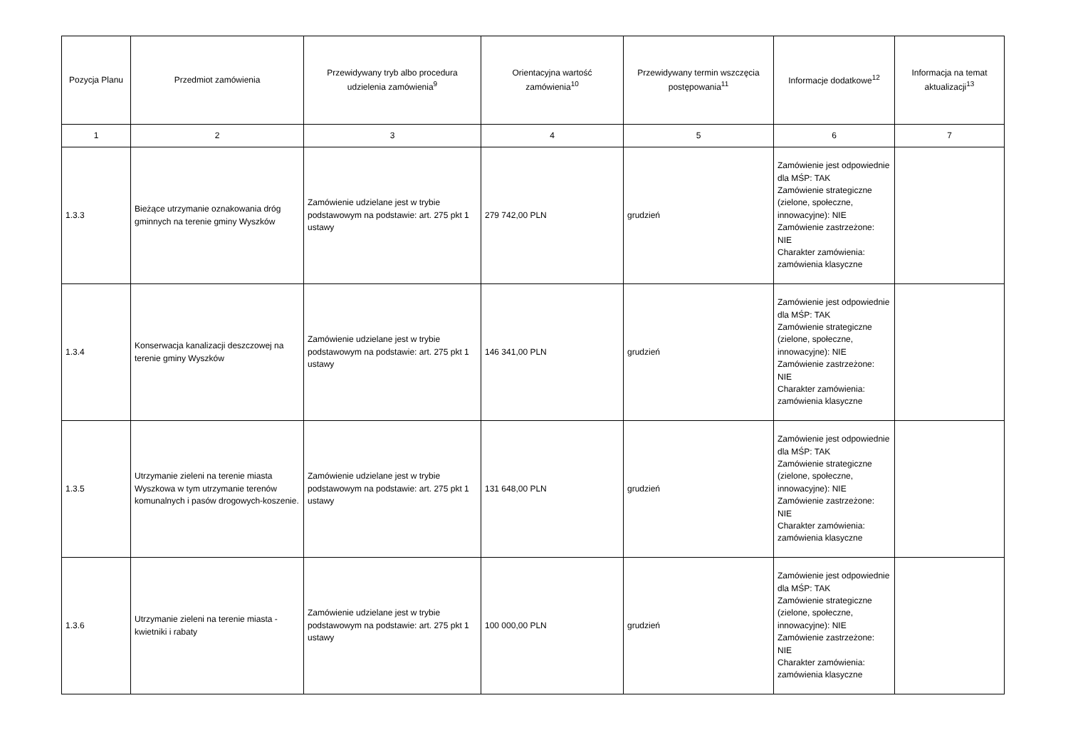| Pozycja Planu | Przedmiot zamówienia | Przewidywany tryb albo procedura udzielenia zamówienia<sup>9</sup> | Orientacyjna wartość zamówienia<sup>10</sup> | Przewidywany termin wszczęcia postępowania<sup>11</sup> | Informacje dodatkowe<sup>12</sup> | Informacja na temat aktualizacji<sup>13</sup> |
| --- | --- | --- | --- | --- | --- | --- |
| 1 | 2 | 3 | 4 | 5 | 6 | 7 |
| 1.3.3 | Bieżące utrzymanie oznakowania dróg gminnych na terenie gminy Wyszków | Zamówienie udzielane jest w trybie podstawowym na podstawie: art. 275 pkt 1 ustawy | 279 742,00 PLN | grudzień | Zamówienie jest odpowiednie dla MŚP: TAK Zamówienie strategiczne (zielone, społeczne, innowacyjne): NIE Zamówienie zastrzeżone: NIE Charakter zamówienia: zamówienia klasyczne | |
| 1.3.4 | Konserwacja kanalizacji deszczowej na terenie gminy Wyszków | Zamówienie udzielane jest w trybie podstawowym na podstawie: art. 275 pkt 1 ustawy | 146 341,00 PLN | grudzień | Zamówienie jest odpowiednie dla MŚP: TAK Zamówienie strategiczne (zielone, społeczne, innowacyjne): NIE Zamówienie zastrzeżone: NIE Charakter zamówienia: zamówienia klasyczne | |
| 1.3.5 | Utrzymanie zieleni na terenie miasta Wyszkowa w tym utrzymanie terenów komunalnych i pasów drogowych-koszenie. | Zamówienie udzielane jest w trybie podstawowym na podstawie: art. 275 pkt 1 ustawy | 131 648,00 PLN | grudzień | Zamówienie jest odpowiednie dla MŚP: TAK Zamówienie strategiczne (zielone, społeczne, innowacyjne): NIE Zamówienie zastrzeżone: NIE Charakter zamówienia: zamówienia klasyczne | |
| 1.3.6 | Utrzymanie zieleni na terenie miasta - kwietniki i rabaty | Zamówienie udzielane jest w trybie podstawowym na podstawie: art. 275 pkt 1 ustawy | 100 000,00 PLN | grudzień | Zamówienie jest odpowiednie dla MŚP: TAK Zamówienie strategiczne (zielone, społeczne, innowacyjne): NIE Zamówienie zastrzeżone: NIE Charakter zamówienia: zamówienia klasyczne | |